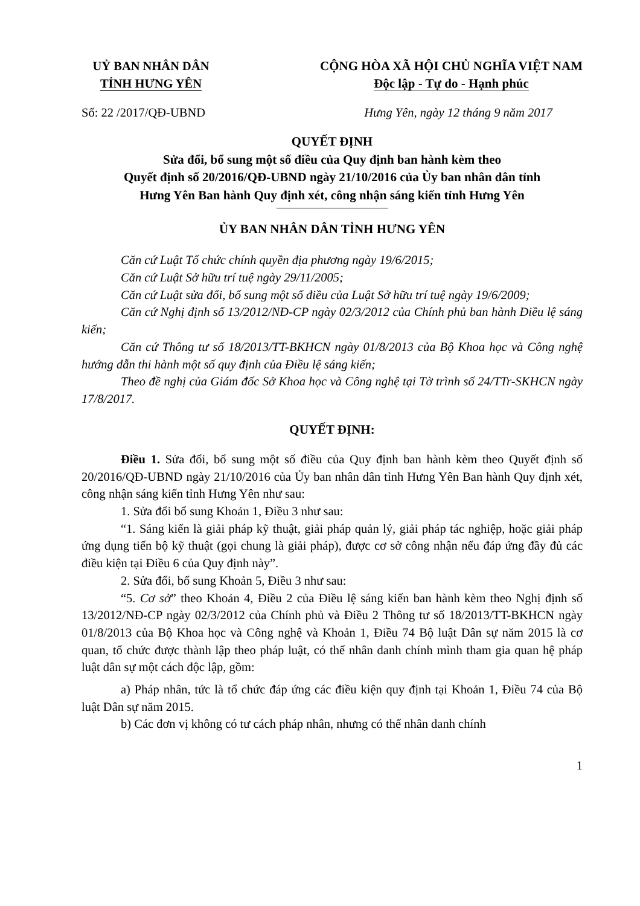UỶ BAN NHÂN DÂN
TỈNH HƯNG YÊN
CỘNG HÒA XÃ HỘI CHỦ NGHĨA VIỆT NAM
Độc lập - Tự do - Hạnh phúc
Số: 22 /2017/QĐ-UBND Hưng Yên, ngày 12 tháng 9 năm 2017
QUYẾT ĐỊNH
Sửa đổi, bổ sung một số điều của Quy định ban hành kèm theo
Quyết định số 20/2016/QĐ-UBND ngày 21/10/2016 của Ủy ban nhân dân tỉnh
Hưng Yên Ban hành Quy định xét, công nhận sáng kiến tỉnh Hưng Yên
ỦY BAN NHÂN DÂN TỈNH HƯNG YÊN
Căn cứ Luật Tổ chức chính quyền địa phương ngày 19/6/2015;
Căn cứ Luật Sở hữu trí tuệ ngày 29/11/2005;
Căn cứ Luật sửa đổi, bổ sung một số điều của Luật Sở hữu trí tuệ ngày 19/6/2009;
Căn cứ Nghị định số 13/2012/NĐ-CP ngày 02/3/2012 của Chính phủ ban hành Điều lệ sáng kiến;
Căn cứ Thông tư số 18/2013/TT-BKHCN ngày 01/8/2013 của Bộ Khoa học và Công nghệ hướng dẫn thi hành một số quy định của Điều lệ sáng kiến;
Theo đề nghị của Giám đốc Sở Khoa học và Công nghệ tại Tờ trình số 24/TTr-SKHCN ngày 17/8/2017.
QUYẾT ĐỊNH:
Điều 1. Sửa đổi, bổ sung một số điều của Quy định ban hành kèm theo Quyết định số 20/2016/QĐ-UBND ngày 21/10/2016 của Ủy ban nhân dân tỉnh Hưng Yên Ban hành Quy định xét, công nhận sáng kiến tỉnh Hưng Yên như sau:
1. Sửa đổi bổ sung Khoản 1, Điều 3 như sau:
“1. Sáng kiến là giải pháp kỹ thuật, giải pháp quản lý, giải pháp tác nghiệp, hoặc giải pháp ứng dụng tiến bộ kỹ thuật (gọi chung là giải pháp), được cơ sở công nhận nếu đáp ứng đầy đủ các điều kiện tại Điều 6 của Quy định này”.
2. Sửa đổi, bổ sung Khoản 5, Điều 3 như sau:
“5. Cơ sở” theo Khoản 4, Điều 2 của Điều lệ sáng kiến ban hành kèm theo Nghị định số 13/2012/NĐ-CP ngày 02/3/2012 của Chính phủ và Điều 2 Thông tư số 18/2013/TT-BKHCN ngày 01/8/2013 của Bộ Khoa học và Công nghệ và Khoản 1, Điều 74 Bộ luật Dân sự năm 2015 là cơ quan, tổ chức được thành lập theo pháp luật, có thể nhân danh chính mình tham gia quan hệ pháp luật dân sự một cách độc lập, gồm:
a) Pháp nhân, tức là tổ chức đáp ứng các điều kiện quy định tại Khoản 1, Điều 74 của Bộ luật Dân sự năm 2015.
b) Các đơn vị không có tư cách pháp nhân, nhưng có thể nhân danh chính
1